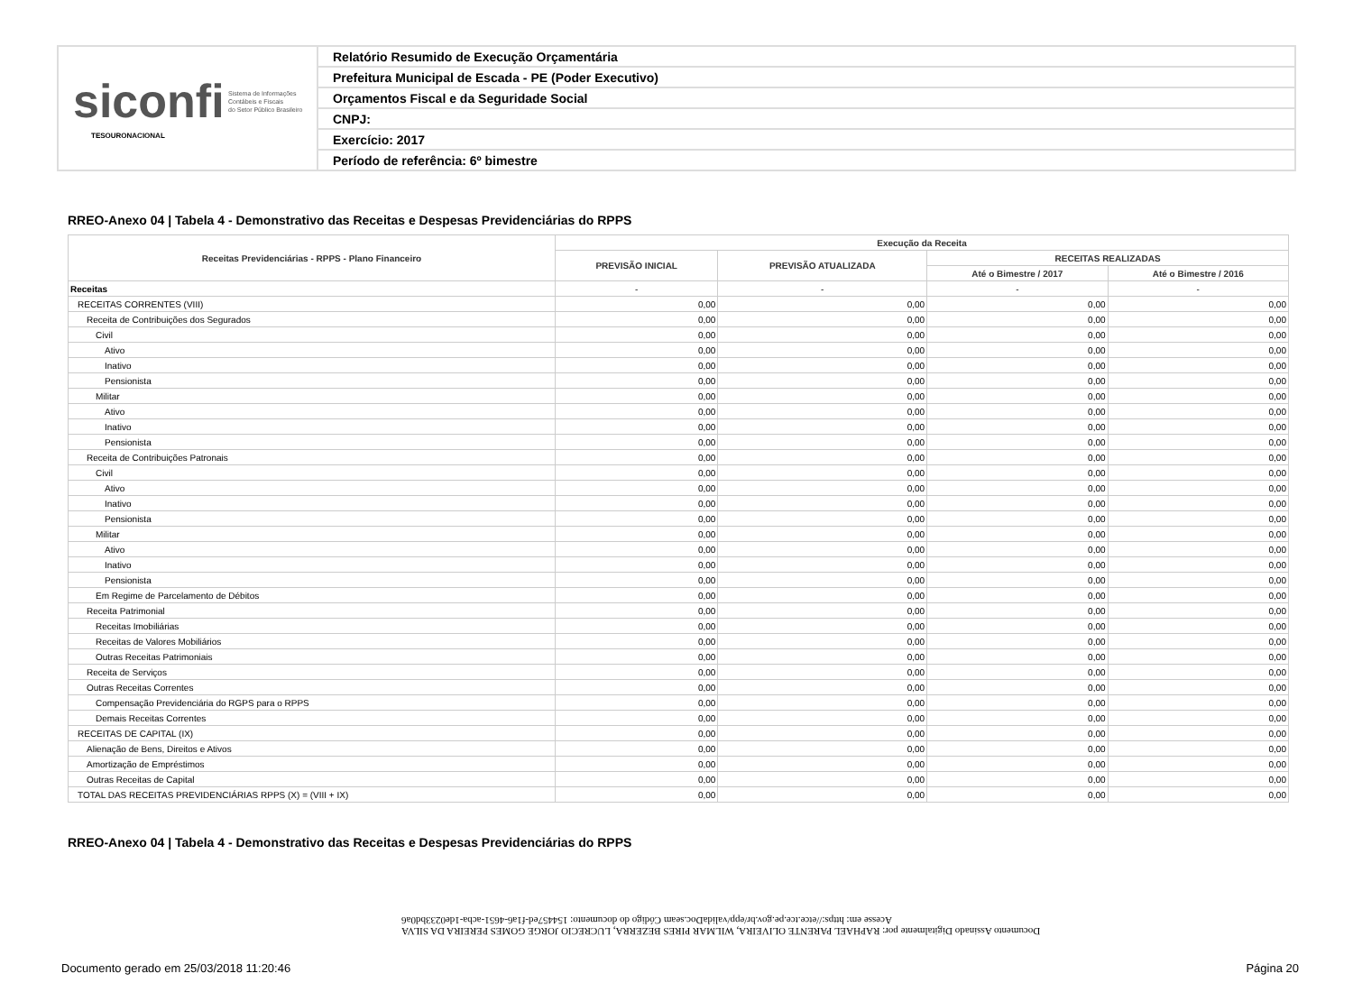siconfi Sistema de Informações
Contábeis e Fiscais
do Setor Público Brasileiro
TESOURONACIONAL
Relatório Resumido de Execução Orçamentária
Prefeitura Municipal de Escada - PE (Poder Executivo)
Orçamentos Fiscal e da Seguridade Social
CNPJ:
Exercício: 2017
Período de referência: 6º bimestre
RREO-Anexo 04 | Tabela 4 - Demonstrativo das Receitas e Despesas Previdenciárias do RPPS
| Receitas Previdenciárias - RPPS - Plano Financeiro | Execução da Receita | | | |
| --- | --- | --- | --- | --- |
| | PREVISÃO INICIAL | PREVISÃO ATUALIZADA | RECEITAS REALIZADAS | |
| | | | Até o Bimestre / 2017 | Até o Bimestre / 2016 |
| Receitas | - | - | - | - |
| RECEITAS CORRENTES (VIII) | 0,00 | 0,00 | 0,00 | 0,00 |
| Receita de Contribuições dos Segurados | 0,00 | 0,00 | 0,00 | 0,00 |
| Civil | 0,00 | 0,00 | 0,00 | 0,00 |
| Ativo | 0,00 | 0,00 | 0,00 | 0,00 |
| Inativo | 0,00 | 0,00 | 0,00 | 0,00 |
| Pensionista | 0,00 | 0,00 | 0,00 | 0,00 |
| Militar | 0,00 | 0,00 | 0,00 | 0,00 |
| Ativo | 0,00 | 0,00 | 0,00 | 0,00 |
| Inativo | 0,00 | 0,00 | 0,00 | 0,00 |
| Pensionista | 0,00 | 0,00 | 0,00 | 0,00 |
| Receita de Contribuições Patronais | 0,00 | 0,00 | 0,00 | 0,00 |
| Civil | 0,00 | 0,00 | 0,00 | 0,00 |
| Ativo | 0,00 | 0,00 | 0,00 | 0,00 |
| Inativo | 0,00 | 0,00 | 0,00 | 0,00 |
| Pensionista | 0,00 | 0,00 | 0,00 | 0,00 |
| Militar | 0,00 | 0,00 | 0,00 | 0,00 |
| Ativo | 0,00 | 0,00 | 0,00 | 0,00 |
| Inativo | 0,00 | 0,00 | 0,00 | 0,00 |
| Pensionista | 0,00 | 0,00 | 0,00 | 0,00 |
| Em Regime de Parcelamento de Débitos | 0,00 | 0,00 | 0,00 | 0,00 |
| Receita Patrimonial | 0,00 | 0,00 | 0,00 | 0,00 |
| Receitas Imobiliárias | 0,00 | 0,00 | 0,00 | 0,00 |
| Receitas de Valores Mobiliários | 0,00 | 0,00 | 0,00 | 0,00 |
| Outras Receitas Patrimoniais | 0,00 | 0,00 | 0,00 | 0,00 |
| Receita de Serviços | 0,00 | 0,00 | 0,00 | 0,00 |
| Outras Receitas Correntes | 0,00 | 0,00 | 0,00 | 0,00 |
| Compensação Previdenciária do RGPS para o RPPS | 0,00 | 0,00 | 0,00 | 0,00 |
| Demais Receitas Correntes | 0,00 | 0,00 | 0,00 | 0,00 |
| RECEITAS DE CAPITAL (IX) | 0,00 | 0,00 | 0,00 | 0,00 |
| Alienação de Bens, Direitos e Ativos | 0,00 | 0,00 | 0,00 | 0,00 |
| Amortização de Empréstimos | 0,00 | 0,00 | 0,00 | 0,00 |
| Outras Receitas de Capital | 0,00 | 0,00 | 0,00 | 0,00 |
| TOTAL DAS RECEITAS PREVIDENCIÁRIAS RPPS (X) = (VIII + IX) | 0,00 | 0,00 | 0,00 | 0,00 |
RREO-Anexo 04 | Tabela 4 - Demonstrativo das Receitas e Despesas Previdenciárias do RPPS
Documento Assinado Digitalmente por: RAPHAEL PARENTE OLIVEIRA, WILMAR PIRES BEZERRA, LUCRECIO JORGE GOMES PEREIRA DA SILVA
Acesse em: https://etce.tce.pe.gov.br/epp/validaDoc.seam Código do documento: 154457ed-f1a6-4651-acba-1de0233bd0a6
Documento gerado em 25/03/2018 11:20:46
Página 20